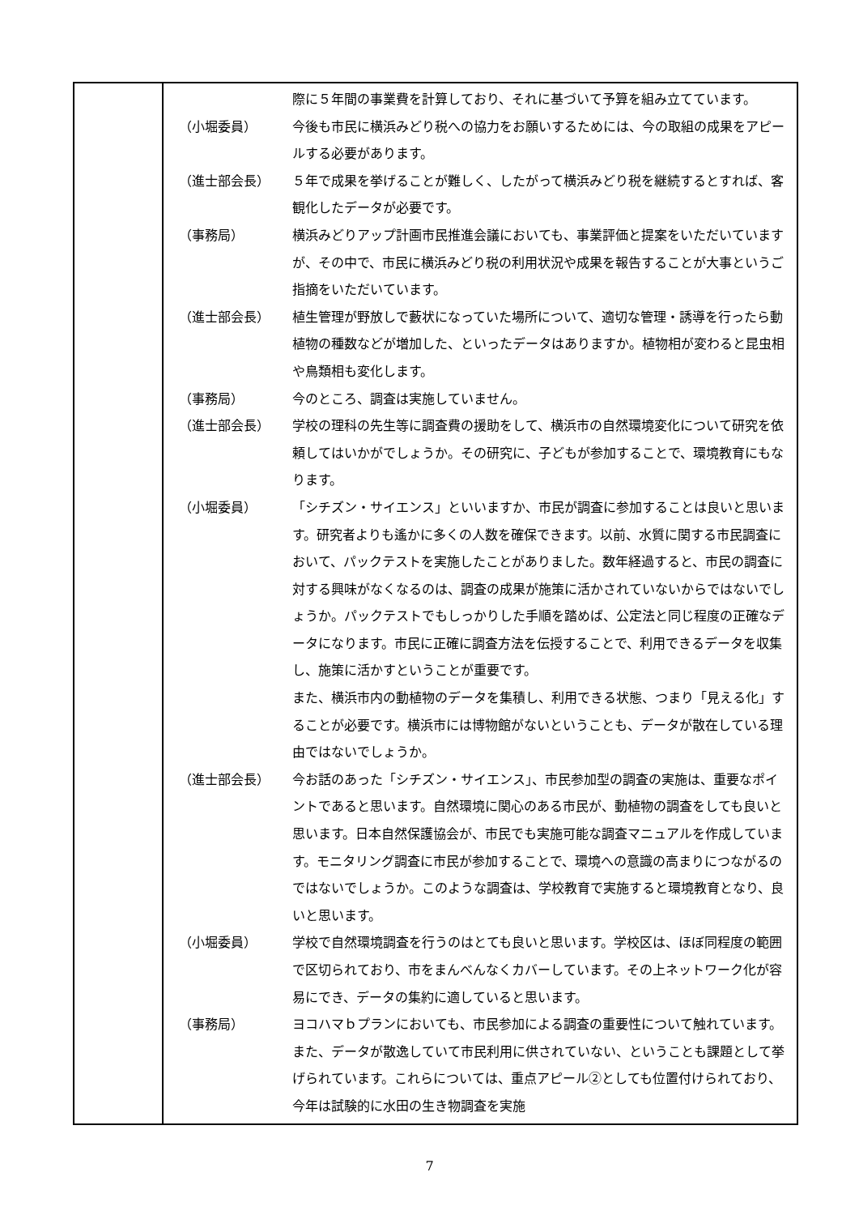| | / / 際に５年間の事業費を計算しており、それに基づいて予算を組み立てています。 / / （小堀委員） / 今後も市民に横浜みどり税への協力をお願いするためには、今の取組の成果をアピールする必要があります。 / / （進士部会長） / ５年で成果を挙げることが難しく、したがって横浜みどり税を継続するとすれば、客観化したデータが必要です。 / / （事務局） / 横浜みどりアップ計画市民推進会議においても、事業評価と提案をいただいていますが、その中で、市民に横浜みどり税の利用状況や成果を報告することが大事というご指摘をいただいています。 / / （進士部会長） / 植生管理が野放しで藪状になっていた場所について、適切な管理・誘導を行ったら動植物の種数などが増加した、といったデータはありますか。植物相が変わると昆虫相や鳥類相も変化します。 / / （事務局） / 今のところ、調査は実施していません。 / / （進士部会長） / 学校の理科の先生等に調査費の援助をして、横浜市の自然環境変化について研究を依頼してはいかがでしょうか。その研究に、子どもが参加することで、環境教育にもなります。 / / （小堀委員） / 「シチズン・サイエンス」といいますか、市民が調査に参加することは良いと思います。研究者よりも遙かに多くの人数を確保できます。以前、水質に関する市民調査において、パックテストを実施したことがありました。数年経過すると、市民の調査に対する興味がなくなるのは、調査の成果が施策に活かされていないからではないでしょうか。パックテストでもしっかりした手順を踏めば、公定法と同じ程度の正確なデータになります。市民に正確に調査方法を伝授することで、利用できるデータを収集し、施策に活かすということが重要です。 また、横浜市内の動植物のデータを集積し、利用できる状態、つまり「見える化」することが必要です。横浜市には博物館がないということも、データが散在している理由ではないでしょうか。 / / （進士部会長） / 今お話のあった「シチズン・サイエンス」、市民参加型の調査の実施は、重要なポイントであると思います。自然環境に関心のある市民が、動植物の調査をしても良いと思います。日本自然保護協会が、市民でも実施可能な調査マニュアルを作成しています。モニタリング調査に市民が参加することで、環境への意識の高まりにつながるのではないでしょうか。このような調査は、学校教育で実施すると環境教育となり、良いと思います。 / / （小堀委員） / 学校で自然環境調査を行うのはとても良いと思います。学校区は、ほぼ同程度の範囲で区切られており、市をまんべんなくカバーしています。その上ネットワーク化が容易にでき、データの集約に適していると思います。 / / （事務局） / ヨコハマｂプランにおいても、市民参加による調査の重要性について触れています。また、データが散逸していて市民利用に供されていない、ということも課題として挙げられています。これらについては、重点アピール②としても位置付けられており、今年は試験的に水田の生き物調査を実施 / |
7